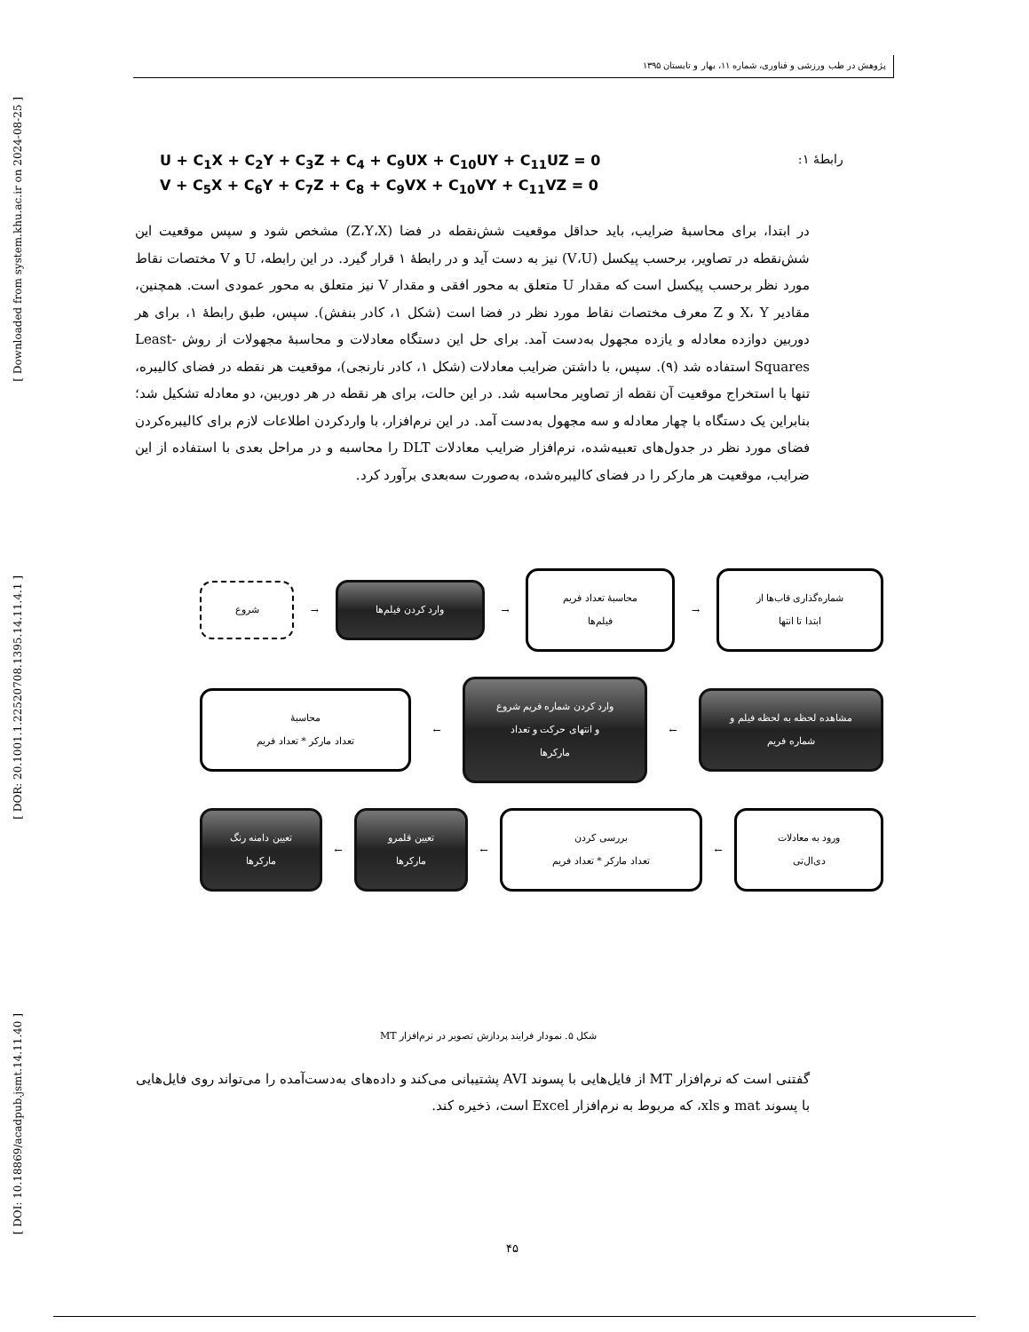[ Downloaded from system.khu.ac.ir on 2024-08-25 ]
[ DOR: 20.1001.1.22520708.1395.14.11.4.1 ]
[ DOI: 10.18869/acadpub.jsmt.14.11.40 ]
پژوهش در طب ورزشی و فناوری، شماره ۱۱، بهار و تابستان ۱۳۹۵
U + C<sub>1</sub>X + C<sub>2</sub>Y + C<sub>3</sub>Z + C<sub>4</sub> + C<sub>9</sub>UX + C<sub>10</sub>UY + C<sub>11</sub>UZ = 0 رابطهٔ ۱:
V + C<sub>5</sub>X + C<sub>6</sub>Y + C<sub>7</sub>Z + C<sub>8</sub> + C<sub>9</sub>VX + C<sub>10</sub>VY + C<sub>11</sub>VZ = 0
در ابتدا، برای محاسبهٔ ضرایب، باید حداقل موقعیت شش‌نقطه در فضا (Z،Y،X) مشخص شود و سپس موقعیت این شش‌نقطه در تصاویر، برحسب پیکسل (V،U) نیز به دست آید و در رابطهٔ ۱ قرار گیرد. در این رابطه، U و V مختصات نقاط مورد نظر برحسب پیکسل است که مقدار U متعلق به محور افقی و مقدار V نیز متعلق به محور عمودی است. همچنین، مقادیر X، Y و Z معرف مختصات نقاط مورد نظر در فضا است (شکل ۱، کادر بنفش). سپس، طبق رابطهٔ ۱، برای هر دوربین دوازده معادله و یازده مجهول به‌دست آمد. برای حل این دستگاه معادلات و محاسبهٔ مجهولات از روش Least-Squares استفاده شد (۹). سپس، با داشتن ضرایب معادلات (شکل ۱، کادر نارنجی)، موقعیت هر نقطه در فضای کالیبره، تنها با استخراج موقعیت آن نقطه از تصاویر محاسبه شد. در این حالت، برای هر نقطه در هر دوربین، دو معادله تشکیل شد؛ بنابراین یک دستگاه با چهار معادله و سه مجهول به‌دست آمد. در این نرم‌افزار، با واردکردن اطلاعات لازم برای کالیبره‌کردن فضای مورد نظر در جدول‌های تعبیه‌شده، نرم‌افزار ضرایب معادلات DLT را محاسبه و در مراحل بعدی با استفاده از این ضرایب، موقعیت هر مارکر را در فضای کالیبره‌شده، به‌صورت سه‌بعدی برآورد کرد.
شماره‌گذاری قاب‌ها از
ابتدا تا انتها
→
محاسبهٔ تعداد فریم
فیلم‌ها
→
وارد کردن فیلم‌ها
→
شروع
مشاهده لحظه به لحظه فیلم و
شماره فریم
←
وارد کردن شماره فریم شروع
و انتهای حرکت و تعداد
مارکرها
←
محاسبهٔ
تعداد مارکر * تعداد فریم
ورود به معادلات
دی‌ال‌تی
←
بررسی کردن
تعداد مارکر * تعداد فریم
←
تعیین قلمرو
مارکرها
←
تعیین دامنه رنگ
مارکرها
شکل ۵. نمودار فرایند پردازش تصویر در نرم‌افزار MT
گفتنی است که نرم‌افزار MT از فایل‌هایی با پسوند AVI پشتیبانی می‌کند و داده‌های به‌دست‌آمده را می‌تواند روی فایل‌هایی با پسوند mat و xls، که مربوط به نرم‌افزار Excel است، ذخیره کند.
۴۵